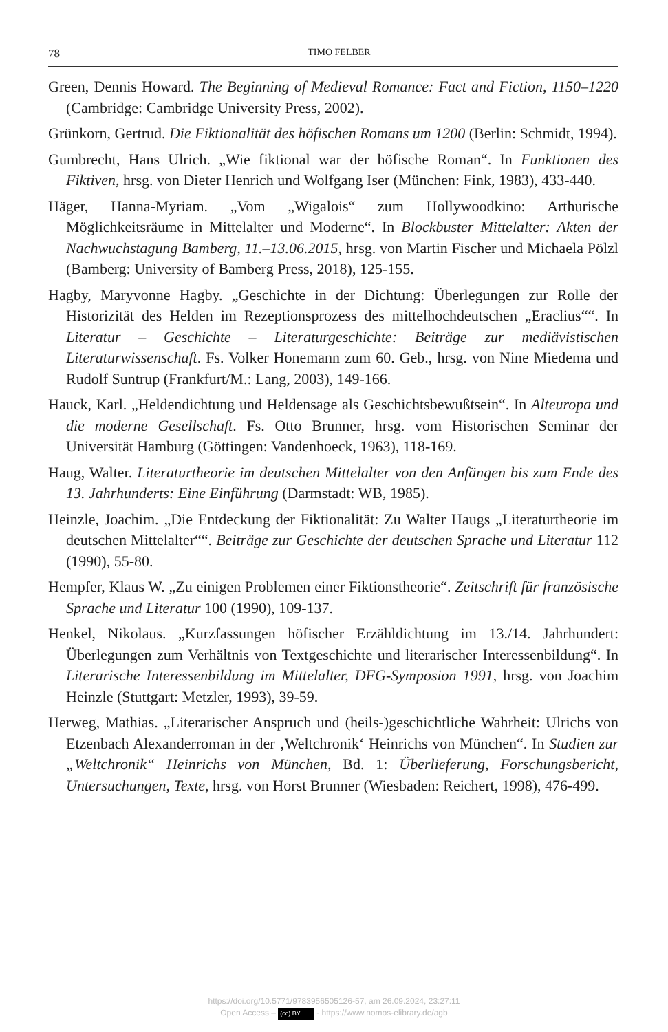78 TIMO FELBER
Green, Dennis Howard. The Beginning of Medieval Romance: Fact and Fiction, 1150–1220 (Cambridge: Cambridge University Press, 2002).
Grünkorn, Gertrud. Die Fiktionalität des höfischen Romans um 1200 (Berlin: Schmidt, 1994).
Gumbrecht, Hans Ulrich. „Wie fiktional war der höfische Roman“. In Funktionen des Fiktiven, hrsg. von Dieter Henrich und Wolfgang Iser (München: Fink, 1983), 433-440.
Häger, Hanna-Myriam. „Vom „Wigalois“ zum Hollywoodkino: Arthurische Möglichkeitsräume in Mittelalter und Moderne“. In Blockbuster Mittelalter: Akten der Nachwuchstagung Bamberg, 11.–13.06.2015, hrsg. von Martin Fischer und Michaela Pölzl (Bamberg: University of Bamberg Press, 2018), 125-155.
Hagby, Maryvonne Hagby. „Geschichte in der Dichtung: Überlegungen zur Rolle der Historizität des Helden im Rezeptionsprozess des mittelhochdeutschen „Eraclius““. In Literatur – Geschichte – Literaturgeschichte: Beiträge zur mediävistischen Literaturwissenschaft. Fs. Volker Honemann zum 60. Geb., hrsg. von Nine Miedema und Rudolf Suntrup (Frankfurt/M.: Lang, 2003), 149-166.
Hauck, Karl. „Heldendichtung und Heldensage als Geschichtsbewußtsein“. In Alteuropa und die moderne Gesellschaft. Fs. Otto Brunner, hrsg. vom Historischen Seminar der Universität Hamburg (Göttingen: Vandenhoeck, 1963), 118-169.
Haug, Walter. Literaturtheorie im deutschen Mittelalter von den Anfängen bis zum Ende des 13. Jahrhunderts: Eine Einführung (Darmstadt: WB, 1985).
Heinzle, Joachim. „Die Entdeckung der Fiktionalität: Zu Walter Haugs „Literaturtheorie im deutschen Mittelalter““. Beiträge zur Geschichte der deutschen Sprache und Literatur 112 (1990), 55-80.
Hempfer, Klaus W. „Zu einigen Problemen einer Fiktionstheorie“. Zeitschrift für französische Sprache und Literatur 100 (1990), 109-137.
Henkel, Nikolaus. „Kurzfassungen höfischer Erzähldichtung im 13./14. Jahrhundert: Überlegungen zum Verhältnis von Textgeschichte und literarischer Interessenbildung“. In Literarische Interessenbildung im Mittelalter, DFG-Symposion 1991, hrsg. von Joachim Heinzle (Stuttgart: Metzler, 1993), 39-59.
Herweg, Mathias. „Literarischer Anspruch und (heils-)geschichtliche Wahrheit: Ulrichs von Etzenbach Alexanderroman in der ‚Weltchronik‘ Heinrichs von München“. In Studien zur „Weltchronik“ Heinrichs von München, Bd. 1: Überlieferung, Forschungsbericht, Untersuchungen, Texte, hrsg. von Horst Brunner (Wiesbaden: Reichert, 1998), 476-499.
https://doi.org/10.5771/9783956505126-57, am 26.09.2024, 23:27:11
Open Access – (cc) BY - https://www.nomos-elibrary.de/agb